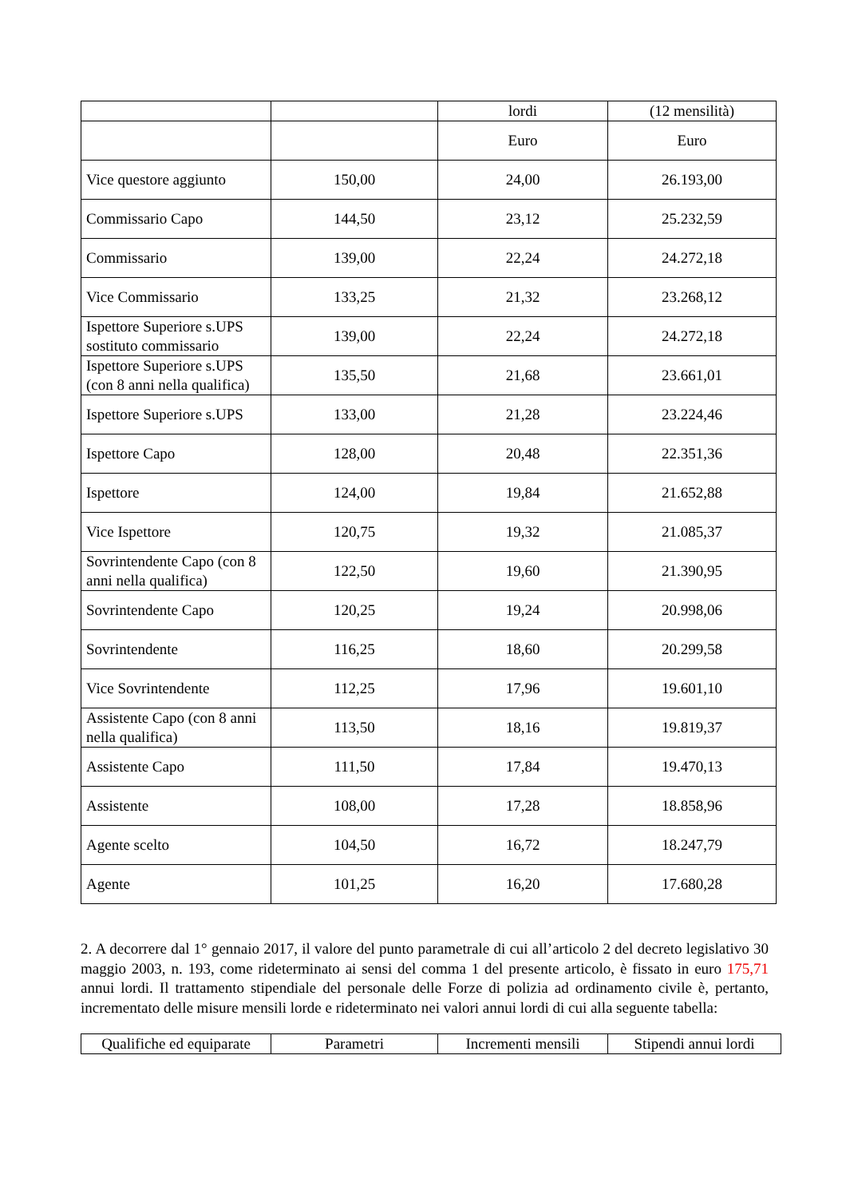| | | lordi | (12 mensilità) |
| | | Euro | Euro |
| Vice questore aggiunto | 150,00 | 24,00 | 26.193,00 |
| Commissario Capo | 144,50 | 23,12 | 25.232,59 |
| Commissario | 139,00 | 22,24 | 24.272,18 |
| Vice Commissario | 133,25 | 21,32 | 23.268,12 |
| Ispettore Superiore s.UPS sostituto commissario | 139,00 | 22,24 | 24.272,18 |
| Ispettore Superiore s.UPS (con 8 anni nella qualifica) | 135,50 | 21,68 | 23.661,01 |
| Ispettore Superiore s.UPS | 133,00 | 21,28 | 23.224,46 |
| Ispettore Capo | 128,00 | 20,48 | 22.351,36 |
| Ispettore | 124,00 | 19,84 | 21.652,88 |
| Vice Ispettore | 120,75 | 19,32 | 21.085,37 |
| Sovrintendente Capo (con 8 anni nella qualifica) | 122,50 | 19,60 | 21.390,95 |
| Sovrintendente Capo | 120,25 | 19,24 | 20.998,06 |
| Sovrintendente | 116,25 | 18,60 | 20.299,58 |
| Vice Sovrintendente | 112,25 | 17,96 | 19.601,10 |
| Assistente Capo (con 8 anni nella qualifica) | 113,50 | 18,16 | 19.819,37 |
| Assistente Capo | 111,50 | 17,84 | 19.470,13 |
| Assistente | 108,00 | 17,28 | 18.858,96 |
| Agente scelto | 104,50 | 16,72 | 18.247,79 |
| Agente | 101,25 | 16,20 | 17.680,28 |
2. A decorrere dal 1° gennaio 2017, il valore del punto parametrale di cui all’articolo 2 del decreto legislativo 30 maggio 2003, n. 193, come rideterminato ai sensi del comma 1 del presente articolo, è fissato in euro 175,71 annui lordi. Il trattamento stipendiale del personale delle Forze di polizia ad ordinamento civile è, pertanto, incrementato delle misure mensili lorde e rideterminato nei valori annui lordi di cui alla seguente tabella:
| Qualifiche ed equiparate | Parametri | Incrementi mensili | Stipendi annui lordi |
| --- | --- | --- | --- |